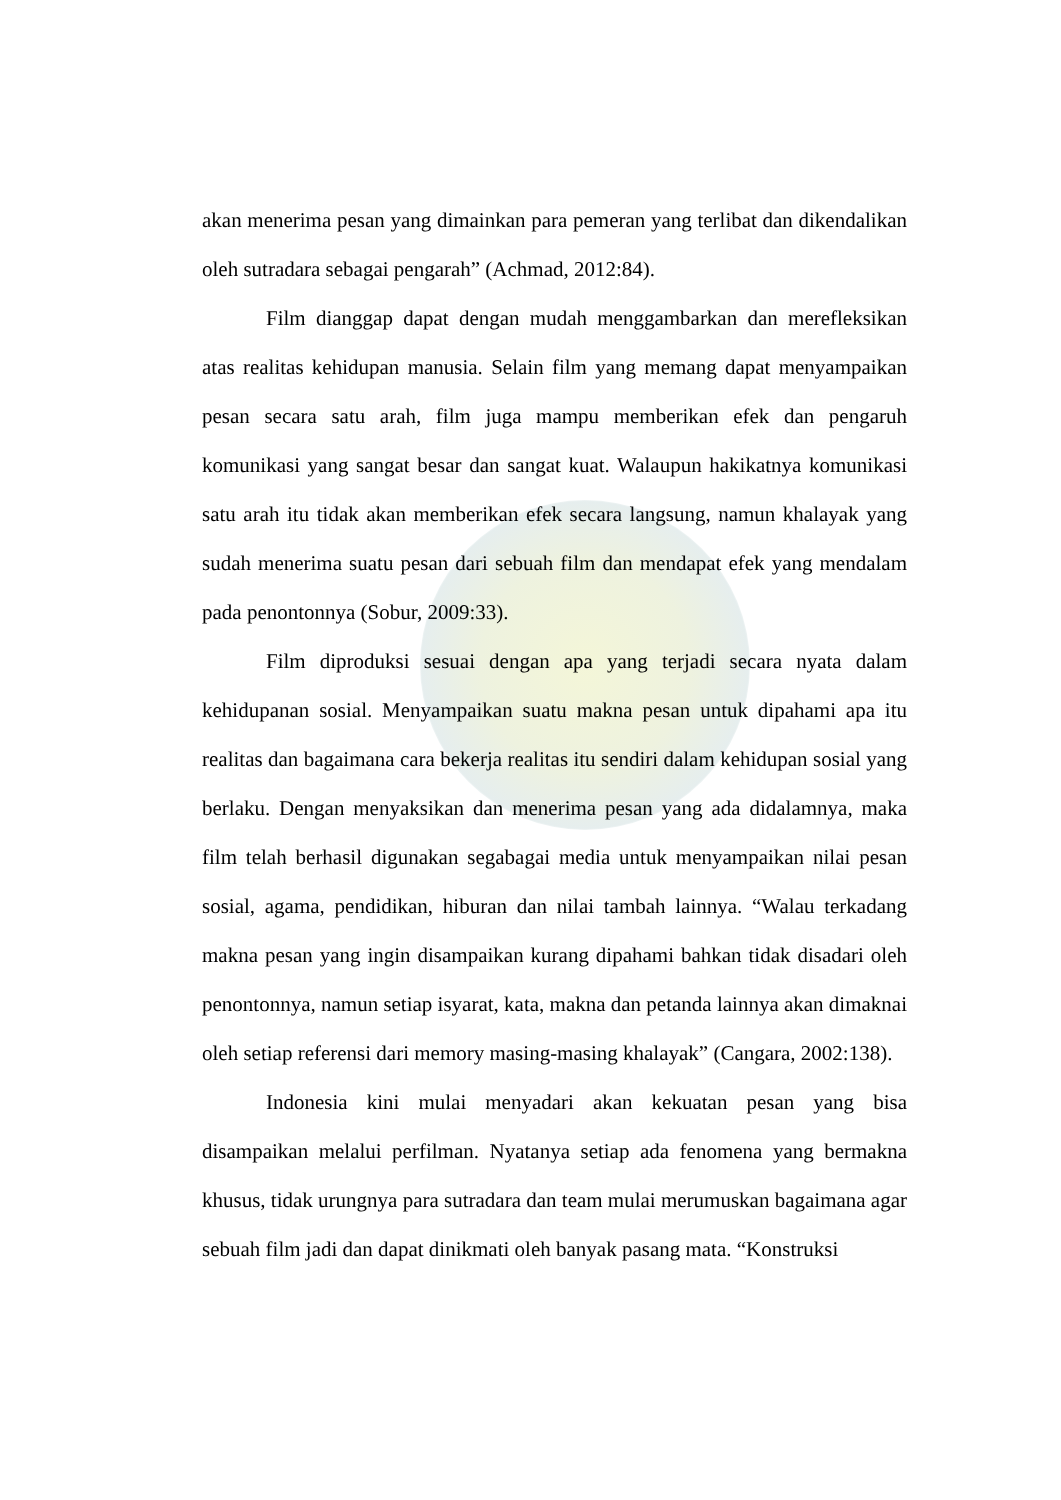akan menerima pesan yang dimainkan para pemeran yang terlibat dan dikendalikan oleh sutradara sebagai pengarah” (Achmad, 2012:84).
Film dianggap dapat dengan mudah menggambarkan dan merefleksikan atas realitas kehidupan manusia. Selain film yang memang dapat menyampaikan pesan secara satu arah, film juga mampu memberikan efek dan pengaruh komunikasi yang sangat besar dan sangat kuat. Walaupun hakikatnya komunikasi satu arah itu tidak akan memberikan efek secara langsung, namun khalayak yang sudah menerima suatu pesan dari sebuah film dan mendapat efek yang mendalam pada penontonnya (Sobur, 2009:33).
Film diproduksi sesuai dengan apa yang terjadi secara nyata dalam kehidupanan sosial. Menyampaikan suatu makna pesan untuk dipahami apa itu realitas dan bagaimana cara bekerja realitas itu sendiri dalam kehidupan sosial yang berlaku. Dengan menyaksikan dan menerima pesan yang ada didalamnya, maka film telah berhasil digunakan segabagai media untuk menyampaikan nilai pesan sosial, agama, pendidikan, hiburan dan nilai tambah lainnya. “Walau terkadang makna pesan yang ingin disampaikan kurang dipahami bahkan tidak disadari oleh penontonnya, namun setiap isyarat, kata, makna dan petanda lainnya akan dimaknai oleh setiap referensi dari memory masing-masing khalayak” (Cangara, 2002:138).
Indonesia kini mulai menyadari akan kekuatan pesan yang bisa disampaikan melalui perfilman. Nyatanya setiap ada fenomena yang bermakna khusus, tidak urungnya para sutradara dan team mulai merumuskan bagaimana agar sebuah film jadi dan dapat dinikmati oleh banyak pasang mata. “Konstruksi